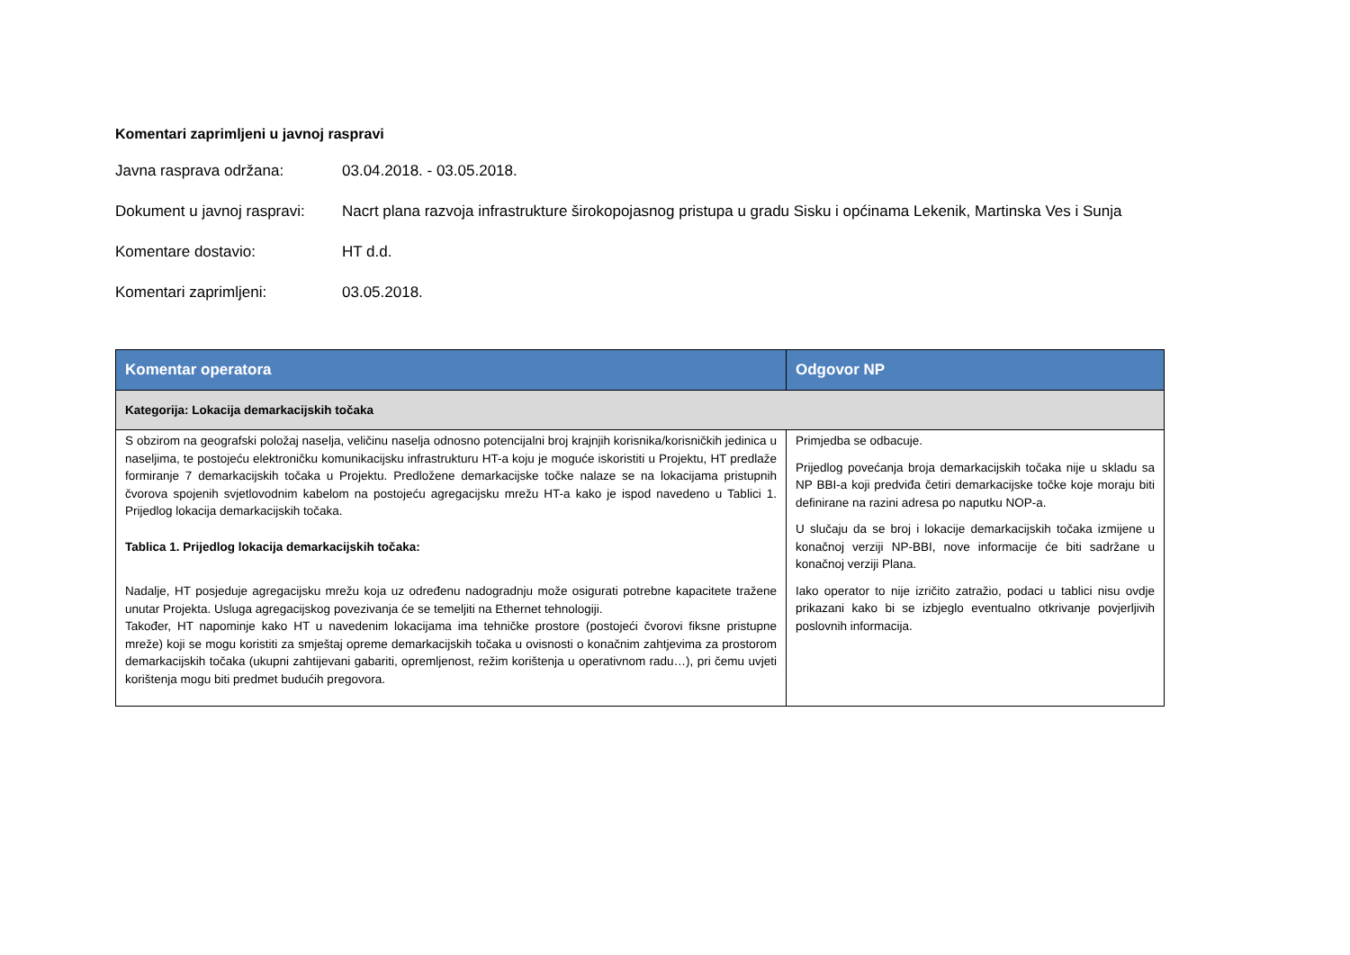Komentari zaprimljeni u javnoj raspravi
Javna rasprava održana: 03.04.2018. - 03.05.2018.
Dokument u javnoj raspravi:
Nacrt plana razvoja infrastrukture širokopojasnog pristupa u gradu Sisku i općinama Lekenik, Martinska Ves i Sunja
Komentare dostavio: HT d.d.
Komentari zaprimljeni: 03.05.2018.
| Komentar operatora | Odgovor NP |
| --- | --- |
| Kategorija: Lokacija demarkacijskih točaka | |
| S obzirom na geografski položaj naselja, veličinu naselja odnosno potencijalni broj krajnjih korisnika/korisničkih jedinica u naseljima, te postojeću elektroničku komunikacijsku infrastrukturu HT-a koju je moguće iskoristiti u Projektu, HT predlaže formiranje 7 demarkacijskih točaka u Projektu. Predložene demarkacijske točke nalaze se na lokacijama pristupnih čvorova spojenih svjetlovodnim kabelom na postojeću agregacijsku mrežu HT-a kako je ispod navedeno u Tablici 1. Prijedlog lokacija demarkacijskih točaka. Tablica 1. Prijedlog lokacija demarkacijskih točaka: Nadalje, HT posjeduje agregacijsku mrežu koja uz određenu nadogradnju može osigurati potrebne kapacitete tražene unutar Projekta. Usluga agregacijskog povezivanja će se temeljiti na Ethernet tehnologiji. Također, HT napominje kako HT u navedenim lokacijama ima tehničke prostore (postojeći čvorovi fiksne pristupne mreže) koji se mogu koristiti za smještaj opreme demarkacijskih točaka u ovisnosti o konačnim zahtjevima za prostorom demarkacijskih točaka (ukupni zahtijevani gabariti, opremljenost, režim korištenja u operativnom radu…), pri čemu uvjeti korištenja mogu biti predmet budućih pregovora. | Primjedba se odbacuje. Prijedlog povećanja broja demarkacijskih točaka nije u skladu sa NP BBI-a koji predviđa četiri demarkacijske točke koje moraju biti definirane na razini adresa po naputku NOP-a. U slučaju da se broj i lokacije demarkacijskih točaka izmijene u konačnoj verziji NP-BBI, nove informacije će biti sadržane u konačnoj verziji Plana. Iako operator to nije izričito zatražio, podaci u tablici nisu ovdje prikazani kako bi se izbjeglo eventualno otkrivanje povjerljivih poslovnih informacija. |